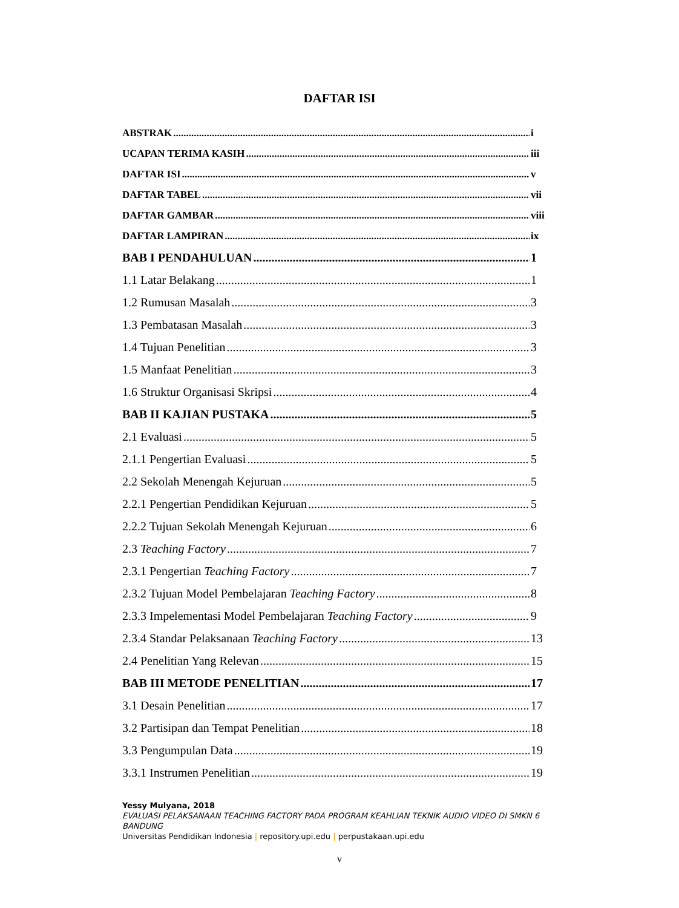DAFTAR ISI
ABSTRAK i
UCAPAN TERIMA KASIH iii
DAFTAR ISI v
DAFTAR TABEL vii
DAFTAR GAMBAR viii
DAFTAR LAMPIRAN ix
BAB I PENDAHULUAN 1
1.1 Latar Belakang 1
1.2 Rumusan Masalah 3
1.3 Pembatasan Masalah 3
1.4 Tujuan Penelitian 3
1.5 Manfaat Penelitian 3
1.6 Struktur Organisasi Skripsi 4
BAB II KAJIAN PUSTAKA 5
2.1 Evaluasi 5
2.1.1 Pengertian Evaluasi 5
2.2 Sekolah Menengah Kejuruan 5
2.2.1 Pengertian Pendidikan Kejuruan 5
2.2.2 Tujuan Sekolah Menengah Kejuruan 6
2.3 Teaching Factory 7
2.3.1 Pengertian Teaching Factory 7
2.3.2 Tujuan Model Pembelajaran Teaching Factory 8
2.3.3 Impelementasi Model Pembelajaran Teaching Factory 9
2.3.4 Standar Pelaksanaan Teaching Factory 13
2.4 Penelitian Yang Relevan 15
BAB III METODE PENELITIAN 17
3.1 Desain Penelitian 17
3.2 Partisipan dan Tempat Penelitian 18
3.3 Pengumpulan Data 19
3.3.1 Instrumen Penelitian 19
Yessy Mulyana, 2018
EVALUASI PELAKSANAAN TEACHING FACTORY PADA PROGRAM KEAHLIAN TEKNIK AUDIO VIDEO DI SMKN 6 BANDUNG
Universitas Pendidikan Indonesia | repository.upi.edu | perpustakaan.upi.edu
v